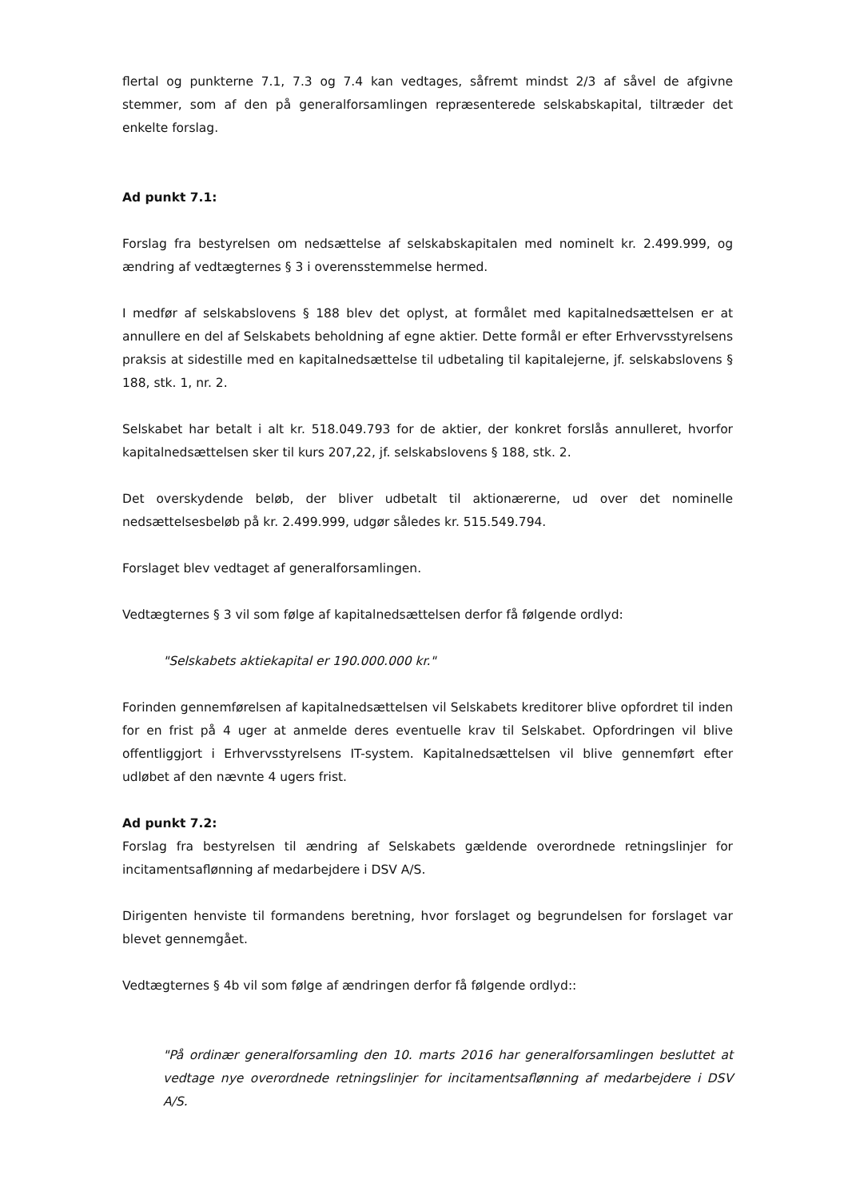flertal og punkterne 7.1, 7.3 og 7.4 kan vedtages, såfremt mindst 2/3 af såvel de afgivne stemmer, som af den på generalforsamlingen repræsenterede selskabskapital, tiltræder det enkelte forslag.
Ad punkt 7.1:
Forslag fra bestyrelsen om nedsættelse af selskabskapitalen med nominelt kr. 2.499.999, og ændring af vedtægternes § 3 i overensstemmelse hermed.
I medfør af selskabslovens § 188 blev det oplyst, at formålet med kapitalnedsættelsen er at annullere en del af Selskabets beholdning af egne aktier. Dette formål er efter Erhvervsstyrelsens praksis at sidestille med en kapitalnedsættelse til udbetaling til kapitalejerne, jf. selskabslovens § 188, stk. 1, nr. 2.
Selskabet har betalt i alt kr. 518.049.793 for de aktier, der konkret forslås annulleret, hvorfor kapitalnedsættelsen sker til kurs 207,22, jf. selskabslovens § 188, stk. 2.
Det overskydende beløb, der bliver udbetalt til aktionærerne, ud over det nominelle nedsættelsesbeløb på kr. 2.499.999, udgør således kr. 515.549.794.
Forslaget blev vedtaget af generalforsamlingen.
Vedtægternes § 3 vil som følge af kapitalnedsættelsen derfor få følgende ordlyd:
"Selskabets aktiekapital er 190.000.000 kr."
Forinden gennemførelsen af kapitalnedsættelsen vil Selskabets kreditorer blive opfordret til inden for en frist på 4 uger at anmelde deres eventuelle krav til Selskabet. Opfordringen vil blive offentliggjort i Erhvervsstyrelsens IT-system. Kapitalnedsættelsen vil blive gennemført efter udløbet af den nævnte 4 ugers frist.
Ad punkt 7.2:
Forslag fra bestyrelsen til ændring af Selskabets gældende overordnede retningslinjer for incitamentsaflønning af medarbejdere i DSV A/S.
Dirigenten henviste til formandens beretning, hvor forslaget og begrundelsen for forslaget var blevet gennemgået.
Vedtægternes § 4b vil som følge af ændringen derfor få følgende ordlyd::
"På ordinær generalforsamling den 10. marts 2016 har generalforsamlingen besluttet at vedtage nye overordnede retningslinjer for incitamentsaflønning af medarbejdere i DSV A/S.